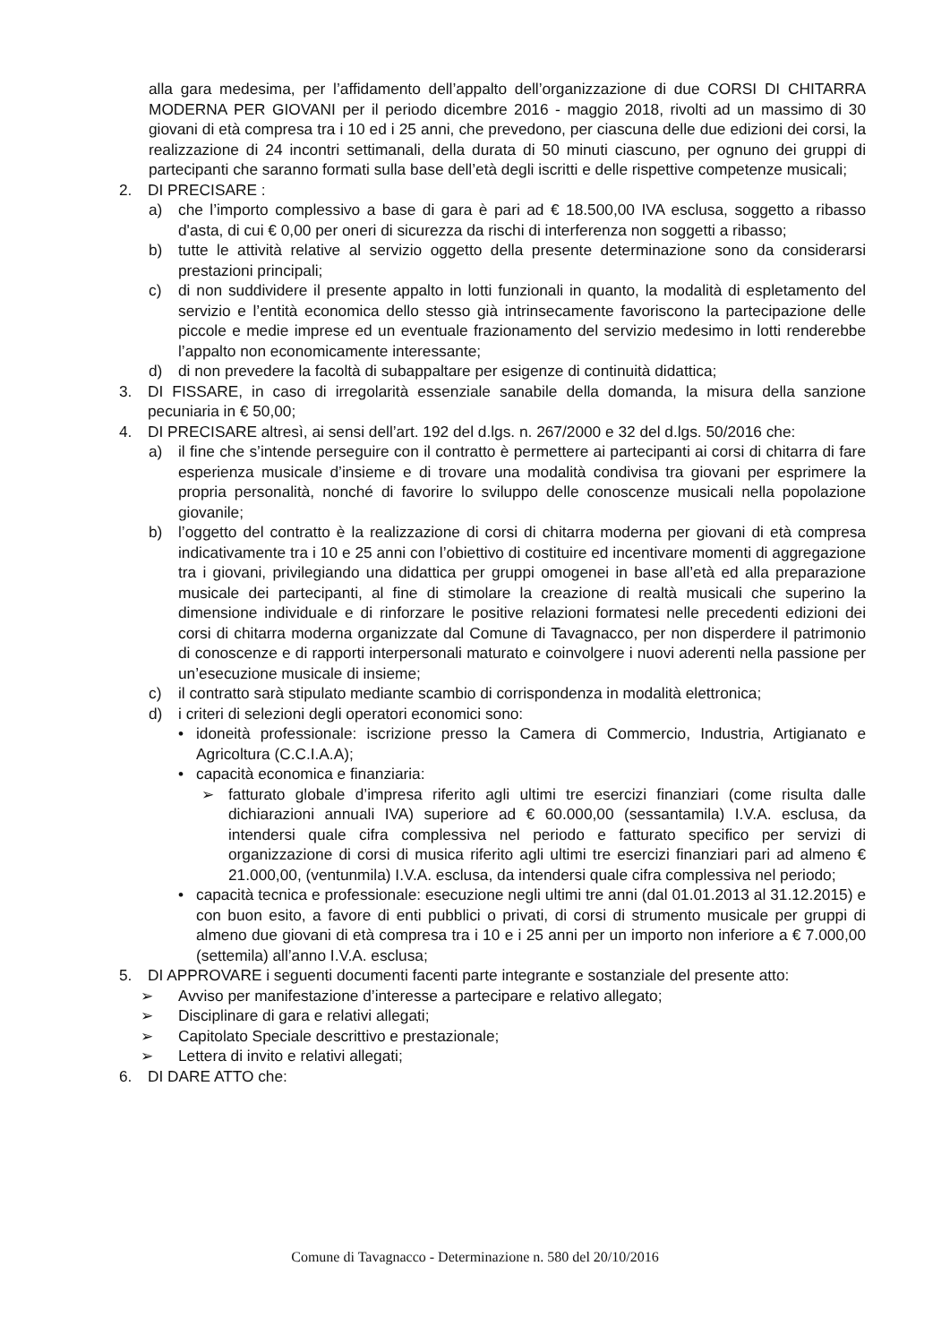alla gara medesima, per l’affidamento dell’appalto dell’organizzazione di due CORSI DI CHITARRA MODERNA PER GIOVANI per il periodo dicembre 2016 - maggio 2018, rivolti ad un massimo di 30 giovani di età compresa tra i 10 ed i 25 anni, che prevedono, per ciascuna delle due edizioni dei corsi, la realizzazione di 24 incontri settimanali, della durata di 50 minuti ciascuno, per ognuno dei gruppi di partecipanti che saranno formati sulla base dell’età degli iscritti e delle rispettive competenze musicali;
2. DI PRECISARE :
a) che l’importo complessivo a base di gara è pari ad € 18.500,00 IVA esclusa, soggetto a ribasso d'asta, di cui € 0,00 per oneri di sicurezza da rischi di interferenza non soggetti a ribasso;
b) tutte le attività relative al servizio oggetto della presente determinazione sono da considerarsi prestazioni principali;
c) di non suddividere il presente appalto in lotti funzionali in quanto, la modalità di espletamento del servizio e l’entità economica dello stesso già intrinsecamente favoriscono la partecipazione delle piccole e medie imprese ed un eventuale frazionamento del servizio medesimo in lotti renderebbe l’appalto non economicamente interessante;
d) di non prevedere la facoltà di subappaltare per esigenze di continuità didattica;
3. DI FISSARE, in caso di irregolarità essenziale sanabile della domanda, la misura della sanzione pecuniaria in € 50,00;
4. DI PRECISARE altresì, ai sensi dell’art. 192 del d.lgs. n. 267/2000 e 32 del d.lgs. 50/2016 che:
a) il fine che s’intende perseguire con il contratto è permettere ai partecipanti ai corsi di chitarra di fare esperienza musicale d’insieme e di trovare una modalità condivisa tra giovani per esprimere la propria personalità, nonché di favorire lo sviluppo delle conoscenze musicali nella popolazione giovanile;
b) l’oggetto del contratto è la realizzazione di corsi di chitarra moderna per giovani di età compresa indicativamente tra i 10 e 25 anni con l’obiettivo di costituire ed incentivare momenti di aggregazione tra i giovani, privilegiando una didattica per gruppi omogenei in base all’età ed alla preparazione musicale dei partecipanti, al fine di stimolare la creazione di realtà musicali che superino la dimensione individuale e di rinforzare le positive relazioni formatesi nelle precedenti edizioni dei corsi di chitarra moderna organizzate dal Comune di Tavagnacco, per non disperdere il patrimonio di conoscenze e di rapporti interpersonali maturato e coinvolgere i nuovi aderenti nella passione per un’esecuzione musicale di insieme;
c) il contratto sarà stipulato mediante scambio di corrispondenza in modalità elettronica;
d) i criteri di selezioni degli operatori economici sono:
• idoneità professionale: iscrizione presso la Camera di Commercio, Industria, Artigianato e Agricoltura (C.C.I.A.A);
• capacità economica e finanziaria:
➢ fatturato globale d’impresa riferito agli ultimi tre esercizi finanziari (come risulta dalle dichiarazioni annuali IVA) superiore ad € 60.000,00 (sessantamila) I.V.A. esclusa, da intendersi quale cifra complessiva nel periodo e fatturato specifico per servizi di organizzazione di corsi di musica riferito agli ultimi tre esercizi finanziari pari ad almeno € 21.000,00, (ventunmila) I.V.A. esclusa, da intendersi quale cifra complessiva nel periodo;
• capacità tecnica e professionale: esecuzione negli ultimi tre anni (dal 01.01.2013 al 31.12.2015) e con buon esito, a favore di enti pubblici o privati, di corsi di strumento musicale per gruppi di almeno due giovani di età compresa tra i 10 e i 25 anni per un importo non inferiore a € 7.000,00 (settemila) all’anno I.V.A. esclusa;
5. DI APPROVARE i seguenti documenti facenti parte integrante e sostanziale del presente atto:
➢ Avviso per manifestazione d’interesse a partecipare e relativo allegato;
➢ Disciplinare di gara e relativi allegati;
➢ Capitolato Speciale descrittivo e prestazionale;
➢ Lettera di invito e relativi allegati;
6. DI DARE ATTO che:
Comune di Tavagnacco - Determinazione n. 580 del 20/10/2016